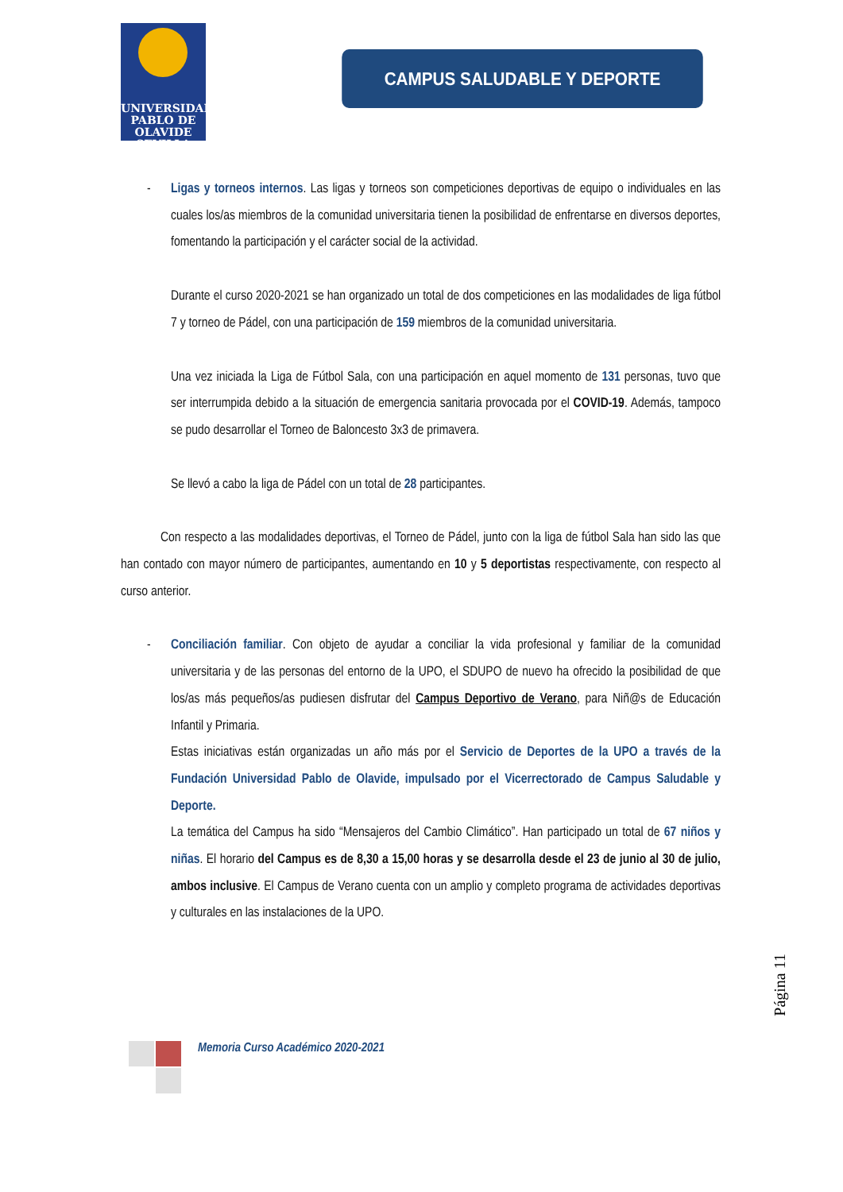UNIVERSIDAD
PABLO DE
OLAVIDE
SEVILLA
CAMPUS SALUDABLE Y DEPORTE
- Ligas y torneos internos. Las ligas y torneos son competiciones deportivas de equipo o individuales en las cuales los/as miembros de la comunidad universitaria tienen la posibilidad de enfrentarse en diversos deportes, fomentando la participación y el carácter social de la actividad.
Durante el curso 2020-2021 se han organizado un total de dos competiciones en las modalidades de liga fútbol 7 y torneo de Pádel, con una participación de 159 miembros de la comunidad universitaria.
Una vez iniciada la Liga de Fútbol Sala, con una participación en aquel momento de 131 personas, tuvo que ser interrumpida debido a la situación de emergencia sanitaria provocada por el COVID-19. Además, tampoco se pudo desarrollar el Torneo de Baloncesto 3x3 de primavera.
Se llevó a cabo la liga de Pádel con un total de 28 participantes.
Con respecto a las modalidades deportivas, el Torneo de Pádel, junto con la liga de fútbol Sala han sido las que han contado con mayor número de participantes, aumentando en 10 y 5 deportistas respectivamente, con respecto al curso anterior.
- Conciliación familiar. Con objeto de ayudar a conciliar la vida profesional y familiar de la comunidad universitaria y de las personas del entorno de la UPO, el SDUPO de nuevo ha ofrecido la posibilidad de que los/as más pequeños/as pudiesen disfrutar del Campus Deportivo de Verano, para Niñ@s de Educación Infantil y Primaria.
Estas iniciativas están organizadas un año más por el Servicio de Deportes de la UPO a través de la Fundación Universidad Pablo de Olavide, impulsado por el Vicerrectorado de Campus Saludable y Deporte.
La temática del Campus ha sido “Mensajeros del Cambio Climático”. Han participado un total de 67 niños y niñas. El horario del Campus es de 8,30 a 15,00 horas y se desarrolla desde el 23 de junio al 30 de julio, ambos inclusive. El Campus de Verano cuenta con un amplio y completo programa de actividades deportivas y culturales en las instalaciones de la UPO.
Página 11
Memoria Curso Académico 2020-2021